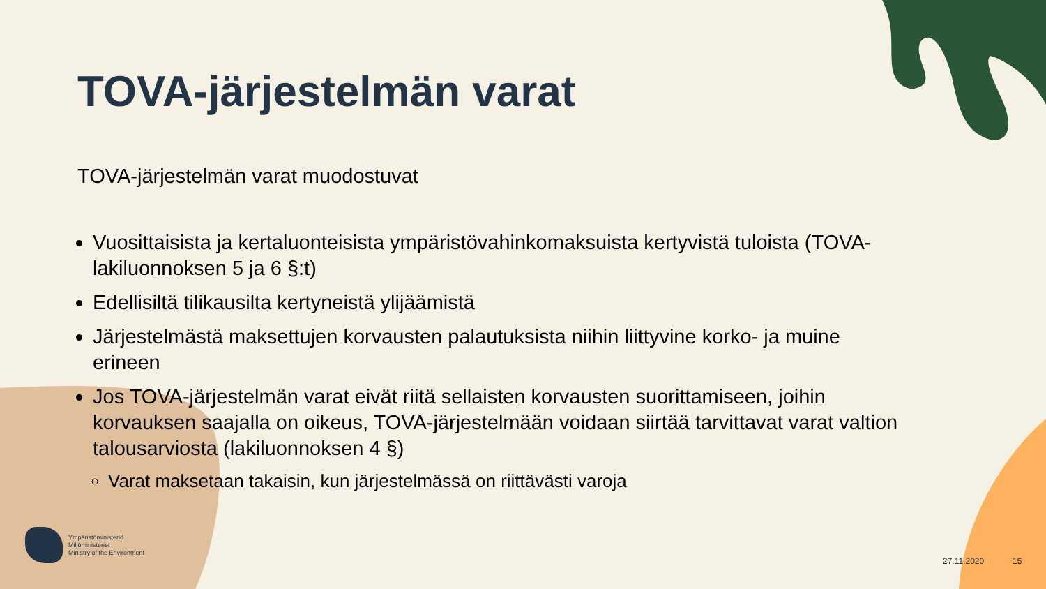TOVA-järjestelmän varat
TOVA-järjestelmän varat muodostuvat
Vuosittaisista ja kertaluonteisista ympäristövahinkomaksuista kertyvistä tuloista (TOVA-lakiluonnoksen 5 ja 6 §:t)
Edellisiltä tilikausilta kertyneistä ylijäämistä
Järjestelmästä maksettujen korvausten palautuksista niihin liittyvine korko- ja muine erineen
Jos TOVA-järjestelmän varat eivät riitä sellaisten korvausten suorittamiseen, joihin korvauksen saajalla on oikeus, TOVA-järjestelmään voidaan siirtää tarvittavat varat valtion talousarviosta (lakiluonnoksen 4 §)
Varat maksetaan takaisin, kun järjestelmässä on riittävästi varoja
Ympäristöministeriö
Miljöministeriet
Ministry of the Environment
27.11.2020 15